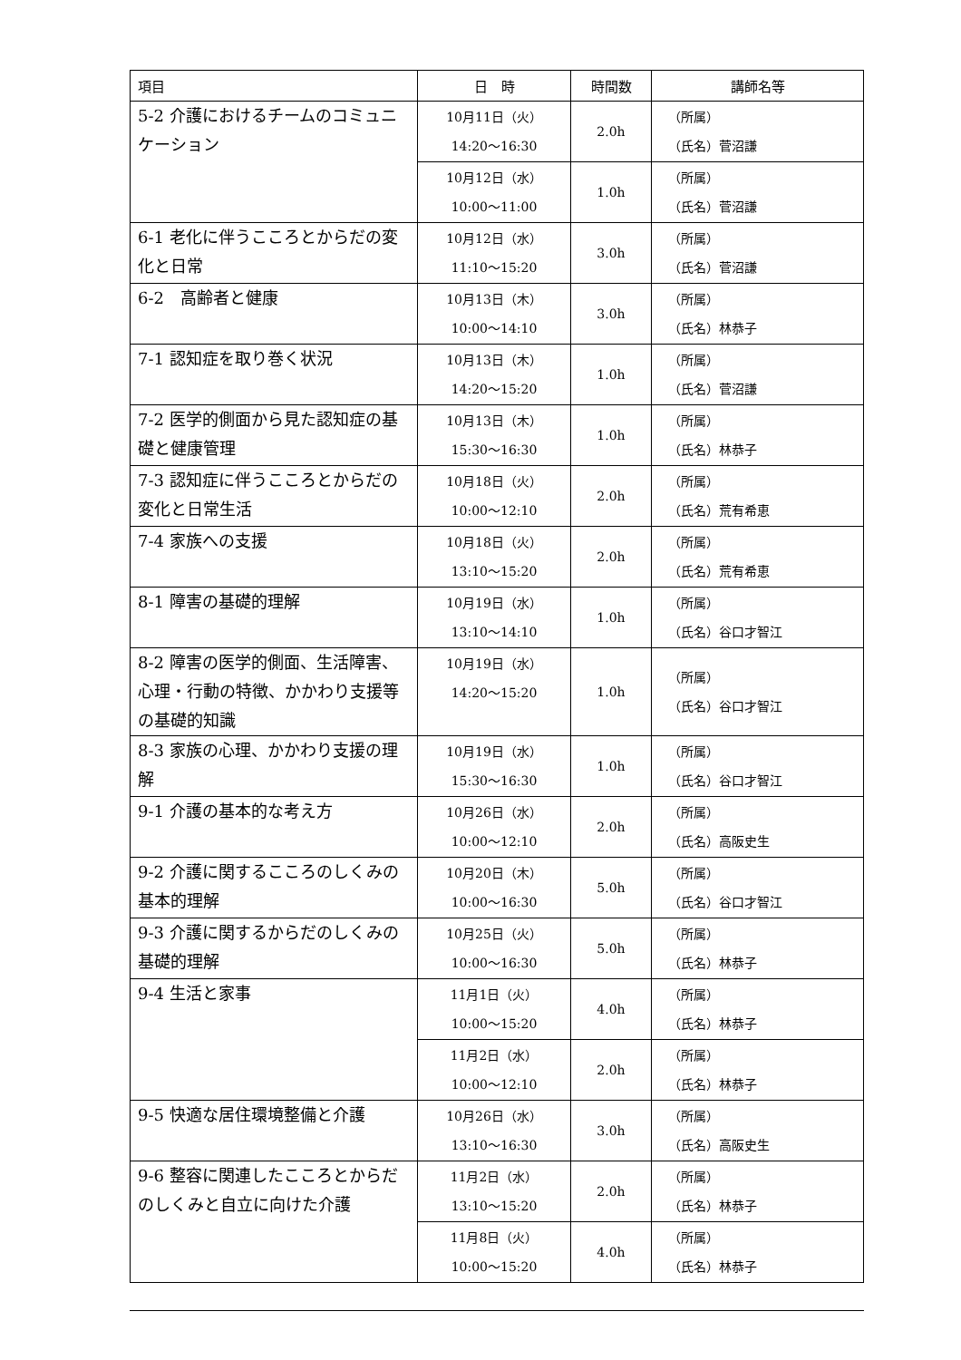| 項目 | 日 時 | 時間数 | 講師名等 |
| --- | --- | --- | --- |
| 5-2 介護におけるチームのコミュニケーション | 10月11日（火） 14:20～16:30 | 2.0h | （所属） （氏名）菅沼謙 |
| | 10月12日（水） 10:00～11:00 | 1.0h | （所属） （氏名）菅沼謙 |
| 6-1 老化に伴うこころとからだの変化と日常 | 10月12日（水） 11:10～15:20 | 3.0h | （所属） （氏名）菅沼謙 |
| 6-2 高齢者と健康 | 10月13日（木） 10:00～14:10 | 3.0h | （所属） （氏名）林恭子 |
| 7-1 認知症を取り巻く状況 | 10月13日（木） 14:20～15:20 | 1.0h | （所属） （氏名）菅沼謙 |
| 7-2 医学的側面から見た認知症の基礎と健康管理 | 10月13日（木） 15:30～16:30 | 1.0h | （所属） （氏名）林恭子 |
| 7-3 認知症に伴うこころとからだの変化と日常生活 | 10月18日（火） 10:00～12:10 | 2.0h | （所属） （氏名）荒有希恵 |
| 7-4 家族への支援 | 10月18日（火） 13:10～15:20 | 2.0h | （所属） （氏名）荒有希恵 |
| 8-1 障害の基礎的理解 | 10月19日（水） 13:10～14:10 | 1.0h | （所属） （氏名）谷口才智江 |
| 8-2 障害の医学的側面、生活障害、心理・行動の特徴、かかわり支援等の基礎的知識 | 10月19日（水） 14:20～15:20 | 1.0h | （所属） （氏名）谷口才智江 |
| 8-3 家族の心理、かかわり支援の理解 | 10月19日（水） 15:30～16:30 | 1.0h | （所属） （氏名）谷口才智江 |
| 9-1 介護の基本的な考え方 | 10月26日（水） 10:00～12:10 | 2.0h | （所属） （氏名）高阪史生 |
| 9-2 介護に関するこころのしくみの基本的理解 | 10月20日（木） 10:00～16:30 | 5.0h | （所属） （氏名）谷口才智江 |
| 9-3 介護に関するからだのしくみの基礎的理解 | 10月25日（火） 10:00～16:30 | 5.0h | （所属） （氏名）林恭子 |
| 9-4 生活と家事 | 11月1日（火） 10:00～15:20 | 4.0h | （所属） （氏名）林恭子 |
| | 11月2日（水） 10:00～12:10 | 2.0h | （所属） （氏名）林恭子 |
| 9-5 快適な居住環境整備と介護 | 10月26日（水） 13:10～16:30 | 3.0h | （所属） （氏名）高阪史生 |
| 9-6 整容に関連したこころとからだのしくみと自立に向けた介護 | 11月2日（水） 13:10～15:20 | 2.0h | （所属） （氏名）林恭子 |
| | 11月8日（火） 10:00～15:20 | 4.0h | （所属） （氏名）林恭子 |